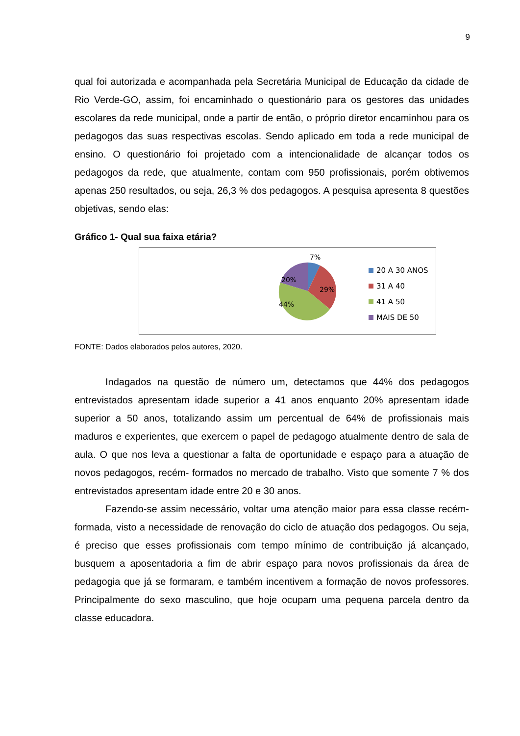9
qual foi autorizada e acompanhada pela Secretária Municipal de Educação da cidade de Rio Verde-GO, assim, foi encaminhado o questionário para os gestores das unidades escolares da rede municipal, onde a partir de então, o próprio diretor encaminhou para os pedagogos das suas respectivas escolas. Sendo aplicado em toda a rede municipal de ensino. O questionário foi projetado com a intencionalidade de alcançar todos os pedagogos da rede, que atualmente, contam com 950 profissionais, porém obtivemos apenas 250 resultados, ou seja, 26,3 % dos pedagogos. A pesquisa apresenta 8 questões objetivas, sendo elas:
Gráfico 1- Qual sua faixa etária?
7%
20%
29%
44%
20 A 30 ANOS
31 A 40
41 A 50
MAIS DE 50
FONTE: Dados elaborados pelos autores, 2020.
Indagados na questão de número um, detectamos que 44% dos pedagogos entrevistados apresentam idade superior a 41 anos enquanto 20% apresentam idade superior a 50 anos, totalizando assim um percentual de 64% de profissionais mais maduros e experientes, que exercem o papel de pedagogo atualmente dentro de sala de aula. O que nos leva a questionar a falta de oportunidade e espaço para a atuação de novos pedagogos, recém- formados no mercado de trabalho. Visto que somente 7 % dos entrevistados apresentam idade entre 20 e 30 anos.
Fazendo-se assim necessário, voltar uma atenção maior para essa classe recém-formada, visto a necessidade de renovação do ciclo de atuação dos pedagogos. Ou seja, é preciso que esses profissionais com tempo mínimo de contribuição já alcançado, busquem a aposentadoria a fim de abrir espaço para novos profissionais da área de pedagogia que já se formaram, e também incentivem a formação de novos professores. Principalmente do sexo masculino, que hoje ocupam uma pequena parcela dentro da classe educadora.